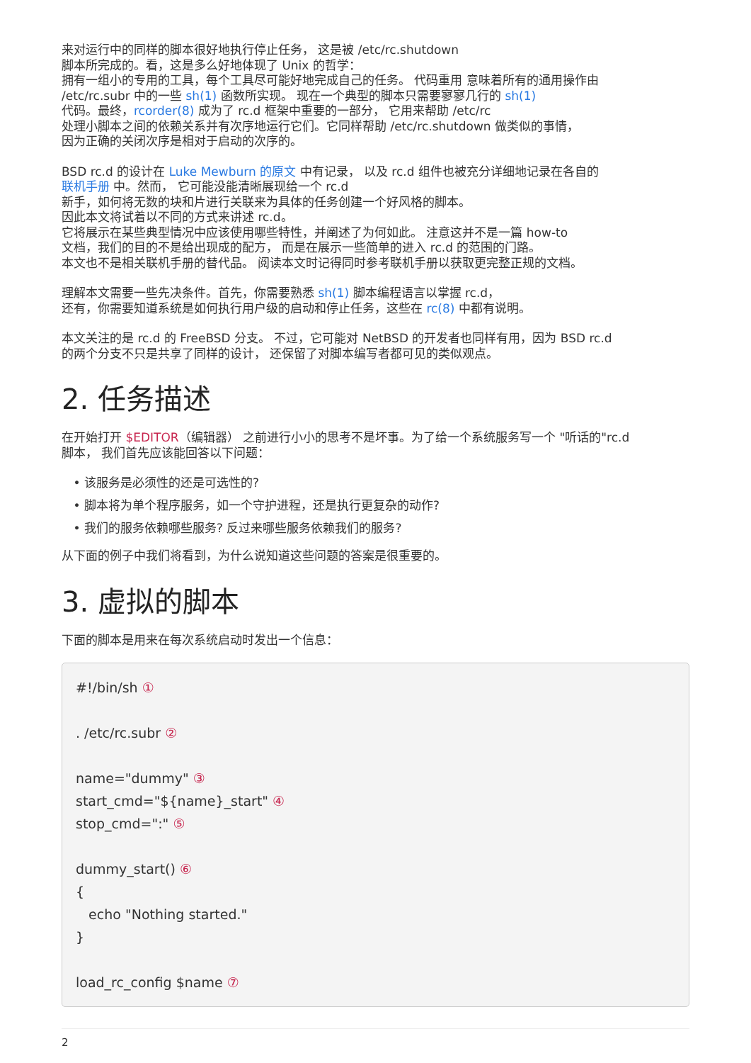来对运行中的同样的脚本很好地执行停止任务， 这是被 /etc/rc.shutdown
脚本所完成的。看，这是多么好地体现了 Unix 的哲学：
拥有一组小的专用的工具，每个工具尽可能好地完成自己的任务。 代码重用 意味着所有的通用操作由
/etc/rc.subr 中的一些 sh(1) 函数所实现。 现在一个典型的脚本只需要寥寥几行的 sh(1)
代码。最终，rcorder(8) 成为了 rc.d 框架中重要的一部分， 它用来帮助 /etc/rc
处理小脚本之间的依赖关系并有次序地运行它们。它同样帮助 /etc/rc.shutdown 做类似的事情，
因为正确的关闭次序是相对于启动的次序的。
BSD rc.d 的设计在 Luke Mewburn 的原文 中有记录， 以及 rc.d 组件也被充分详细地记录在各自的
联机手册 中。然而， 它可能没能清晰展现给一个 rc.d
新手，如何将无数的块和片进行关联来为具体的任务创建一个好风格的脚本。
因此本文将试着以不同的方式来讲述 rc.d。
它将展示在某些典型情况中应该使用哪些特性，并阐述了为何如此。 注意这并不是一篇 how-to
文档，我们的目的不是给出现成的配方， 而是在展示一些简单的进入 rc.d 的范围的门路。
本文也不是相关联机手册的替代品。 阅读本文时记得同时参考联机手册以获取更完整正规的文档。
理解本文需要一些先决条件。首先，你需要熟悉 sh(1) 脚本编程语言以掌握 rc.d，
还有，你需要知道系统是如何执行用户级的启动和停止任务，这些在 rc(8) 中都有说明。
本文关注的是 rc.d 的 FreeBSD 分支。 不过，它可能对 NetBSD 的开发者也同样有用，因为 BSD rc.d
的两个分支不只是共享了同样的设计， 还保留了对脚本编写者都可见的类似观点。
2. 任务描述
在开始打开 $EDITOR（编辑器） 之前进行小小的思考不是坏事。为了给一个系统服务写一个 "听话的"rc.d
脚本， 我们首先应该能回答以下问题：
该服务是必须性的还是可选性的?
脚本将为单个程序服务，如一个守护进程，还是执行更复杂的动作?
我们的服务依赖哪些服务? 反过来哪些服务依赖我们的服务?
从下面的例子中我们将看到，为什么说知道这些问题的答案是很重要的。
3. 虚拟的脚本
下面的脚本是用来在每次系统启动时发出一个信息：
#!/bin/sh ①

. /etc/rc.subr ②

name="dummy" ③
start_cmd="${name}_start" ④
stop_cmd=":" ⑤

dummy_start() ⑥
{
   echo "Nothing started."
}

load_rc_config $name ⑦
2